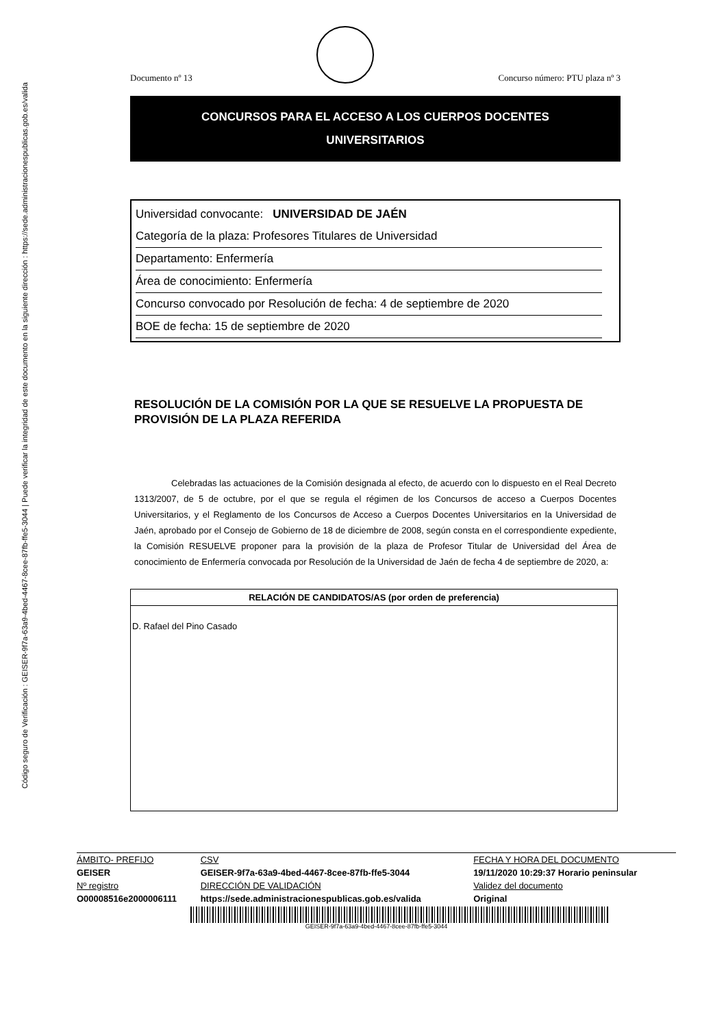Código seguro de Verificación : GEISER-9f7a-63a9-4bed-4467-8cee-87fb-ffe5-3044 | Puede verificar la integridad de este documento en la siguiente dirección : https://sede.administracionespublicas.gob.es/valida
Documento nº 13 Concurso número: PTU plaza nº 3
CONCURSOS PARA EL ACCESO A LOS CUERPOS DOCENTES
UNIVERSITARIOS
Universidad convocante: UNIVERSIDAD DE JAÉN
Categoría de la plaza: Profesores Titulares de Universidad
Departamento: Enfermería
Área de conocimiento: Enfermería
Concurso convocado por Resolución de fecha: 4 de septiembre de 2020
BOE de fecha: 15 de septiembre de 2020
RESOLUCIÓN DE LA COMISIÓN POR LA QUE SE RESUELVE LA PROPUESTA DE PROVISIÓN DE LA PLAZA REFERIDA
Celebradas las actuaciones de la Comisión designada al efecto, de acuerdo con lo dispuesto en el Real Decreto 1313/2007, de 5 de octubre, por el que se regula el régimen de los Concursos de acceso a Cuerpos Docentes Universitarios, y el Reglamento de los Concursos de Acceso a Cuerpos Docentes Universitarios en la Universidad de Jaén, aprobado por el Consejo de Gobierno de 18 de diciembre de 2008, según consta en el correspondiente expediente, la Comisión RESUELVE proponer para la provisión de la plaza de Profesor Titular de Universidad del Área de conocimiento de Enfermería convocada por Resolución de la Universidad de Jaén de fecha 4 de septiembre de 2020, a:
| RELACIÓN DE CANDIDATOS/AS (por orden de preferencia) |
| --- |
| D. Rafael del Pino Casado |
| ÁMBITO- PREFIJO | CSV | FECHA Y HORA DEL DOCUMENTO |
| GEISER | GEISER-9f7a-63a9-4bed-4467-8cee-87fb-ffe5-3044 | 19/11/2020 10:29:37 Horario peninsular |
| Nº registro | DIRECCIÓN DE VALIDACIÓN | Validez del documento |
| O00008516e2000006111 | https://sede.administracionespublicas.gob.es/valida | Original |
GEISER-9f7a-63a9-4bed-4467-8cee-87fb-ffe5-3044